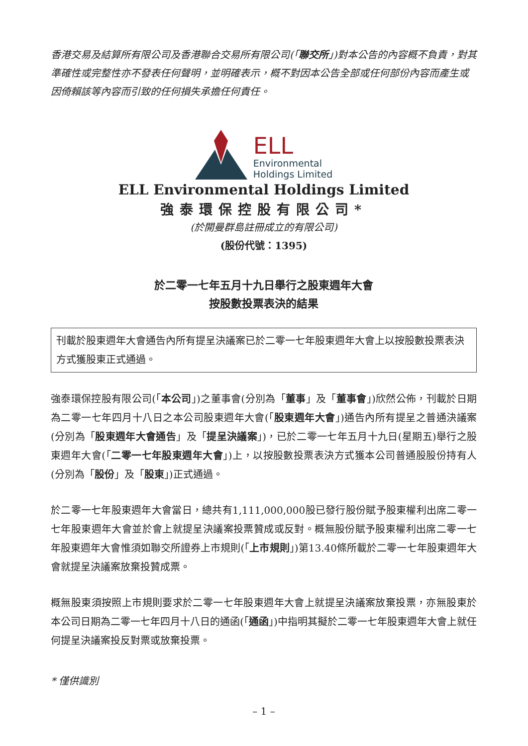香港交易及結算所有限公司及香港聯合交易所有限公司(「聯交所」)對本公告的內容概不負責，對其準確性或完整性亦不發表任何聲明，並明確表示，概不對因本公告全部或任何部份內容而產生或因倚賴該等內容而引致的任何損失承擔任何責任。
ELL
Environmental
Holdings Limited
ELL Environmental Holdings Limited
強泰環保控股有限公司*
(於開曼群島註冊成立的有限公司)
(股份代號：1395)
於二零一七年五月十九日舉行之股東週年大會
按股數投票表決的結果
刊載於股東週年大會通告內所有提呈決議案已於二零一七年股東週年大會上以按股數投票表決方式獲股東正式通過。
強泰環保控股有限公司(「本公司」)之董事會(分別為「董事」及「董事會」)欣然公佈，刊載於日期為二零一七年四月十八日之本公司股東週年大會(「股東週年大會」)通告內所有提呈之普通決議案(分別為「股東週年大會通告」及「提呈決議案」)，已於二零一七年五月十九日(星期五)舉行之股東週年大會(「二零一七年股東週年大會」)上，以按股數投票表決方式獲本公司普通股股份持有人(分別為「股份」及「股東」)正式通過。
於二零一七年股東週年大會當日，總共有1,111,000,000股已發行股份賦予股東權利出席二零一七年股東週年大會並於會上就提呈決議案投票贊成或反對。概無股份賦予股東權利出席二零一七年股東週年大會惟須如聯交所證券上市規則(「上市規則」)第13.40條所載於二零一七年股東週年大會就提呈決議案放棄投贊成票。
概無股東須按照上市規則要求於二零一七年股東週年大會上就提呈決議案放棄投票，亦無股東於本公司日期為二零一七年四月十八日的通函(「通函」)中指明其擬於二零一七年股東週年大會上就任何提呈決議案投反對票或放棄投票。
* 僅供識別
– 1 –